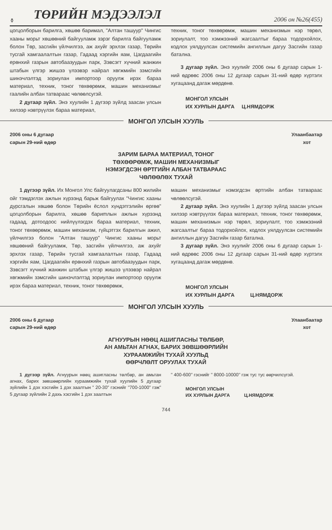⚱ ТӨРИЙН МЭДЭЭЛЭЛ 2006 он №26(455)
цогцолборын барилга, хөшөө баримал, "Алтан ташуур" Чингис хааны морьт хөшөөний байгууламж зэрэг барилга байгууламж болон Төр, засгийн үйлчилгээ, аж ахуйг эрхлэх газар, Төрийн тусгай хамгаалалтын газар, Гадаад хэргийн яам, Цагдаагийн ерөнхий газрын автобаазуудын парк, Зэвсэгт хүчний жанжин штабын үлгэр жишээ үлээвэр найрал хөгжмийн зэмсгийн шинэчлэлтэд зориулан импортоор оруулж ирэх бараа материал, техник, тоног төхөөрөмж, машин механизмыг гаалийн албан татвараас чөлөөлсугэй.
2 дугаар зүйл. Энэ хуулийн 1 дүгээр зүйлд заасан улсын хилээр нэвтрүүлэх бараа материал,
техник, тоног төхөөрөмж, машин механизмын нэр төрөл, зориулалт, тоо хэмжээний жагсаалтыг бараа тодорхойлох, кодлох уялдуулсан системийн ангиллын дагуу Засгийн газар батална.
3 дугаар зүйл. Энэ хуулийг 2006 оны 6 дугаар сарын 1-ний өдрөөс 2006 оны 12 дугаар сарын 31-ний өдөр хүртэлх хугацаанд дагаж мөрдөнө.
МОНГОЛ УЛСЫН
ИХ ХУРЛЫН ДАРГА Ц.НЯМДОРЖ
МОНГОЛ УЛСЫН ХУУЛЬ
2006 оны 6 дугаар
сарын 29-ний өдөр Улаанбаатар
хот
ЗАРИМ БАРАА МАТЕРИАЛ, ТОНОГ
ТӨХӨӨРӨМЖ, МАШИН МЕХАНИЗМЫГ
НЭМЭГДСЭН ӨРТГИЙН АЛБАН ТАТВАРААС
ЧӨЛӨӨЛӨХ ТУХАЙ
1 дүгээр зүйл. Их Монгол Улс байгуулагдсаны 800 жилийн ойг тэмдэглэх ажлын хүрээнд барьж байгуулах "Чингис хааны дурсгалын хөшөө болон Төрийн ёслол хүндэтгэлийн өргөө" цогцолборын барилга, хөшөө бариmлын ажлын хүрээнд гадаад, дотоодоос нийлүүлэгдэх бараа материал, техник, тоног төхөөрөмж, машин механизм, гүйцэтгэх барилгын ажил, үйлчилгээ болон "Алтан ташуур" Чингис хааны морьт хөшөөний байгууламж, Төр, засгийн үйлчилгээ, аж ахуйг эрхлэх газар, Төрийн тусгай хамгаалалтын газар, Гадаад хэргийн яам, Цагдаагийн ерөнхий газрын автобаазуудын парк, Зэвсэгт хүчний жанжин штабын үлгэр жишээ үлээвэр найрал хөгжмийн зэмсгийн шинэчлэлтэд зориулан импортоор оруулж ирэх бараа материал, техник, тоног төхөөрөмж,
машин механизмыг нэмэгдсэн өртгийн албан татвараас чөлөөлсугэй.
2 дугаар зүйл. Энэ хуулийн 1 дүгээр зүйлд заасан улсын хилээр нэвтрүүлэх бараа материал, техник, тоног төхөөрөмж, машин механизмын нэр төрөл, зориулалт, тоо хэмжээний жагсаалтыг бараа тодорхойлох, кодлох уялдуулсан системийн ангиллын дагуу Засгийн газар батална.
3 дугаар зүйл. Энэ хуулийг 2006 оны 6 дугаар сарын 1-ний өдрөөс 2006 оны 12 дугаар сарын 31-ний өдөр хүртэлх хугацаанд дагаж мөрдөнө.
МОНГОЛ УЛСЫН
ИХ ХУРЛЫН ДАРГА Ц.НЯМДОРЖ
МОНГОЛ УЛСЫН ХУУЛЬ
2006 оны 6 дугаар
сарын 29-ний өдөр Улаанбаатар
хот
АГНУУРЫН НӨӨЦ АШИГЛАСНЫ ТӨЛБӨР,
АН АМЬТАН АГНАХ, БАРИХ ЗӨВШӨӨРЛИЙН
ХУРААМЖИЙН ТУХАЙ ХУУЛЬД
ӨӨРЧЛӨЛТ ОРУУЛАХ ТУХАЙ
1 дүгээр зүйл. Агнуурын нөөц ашигласны төлбөр, ан амьтан агнах, барих зөвшөөрлийн хураамжийн тухай хуулийн 5 дугаар зүйлийн 1 дэх хэсгийн 1 дэх заалтын " 20-30" гэснийг "700-1000" гэж" 5 дугаар зүйлийн 2 дахь хэсгийн 1 дэх заалтын
" 400-600" гэснийг " 8000-10000" гэж тус тус өөрчилсүгэй.
МОНГОЛ УЛСЫН
ИХ ХУРЛЫН ДАРГА Ц.НЯМДОРЖ
744